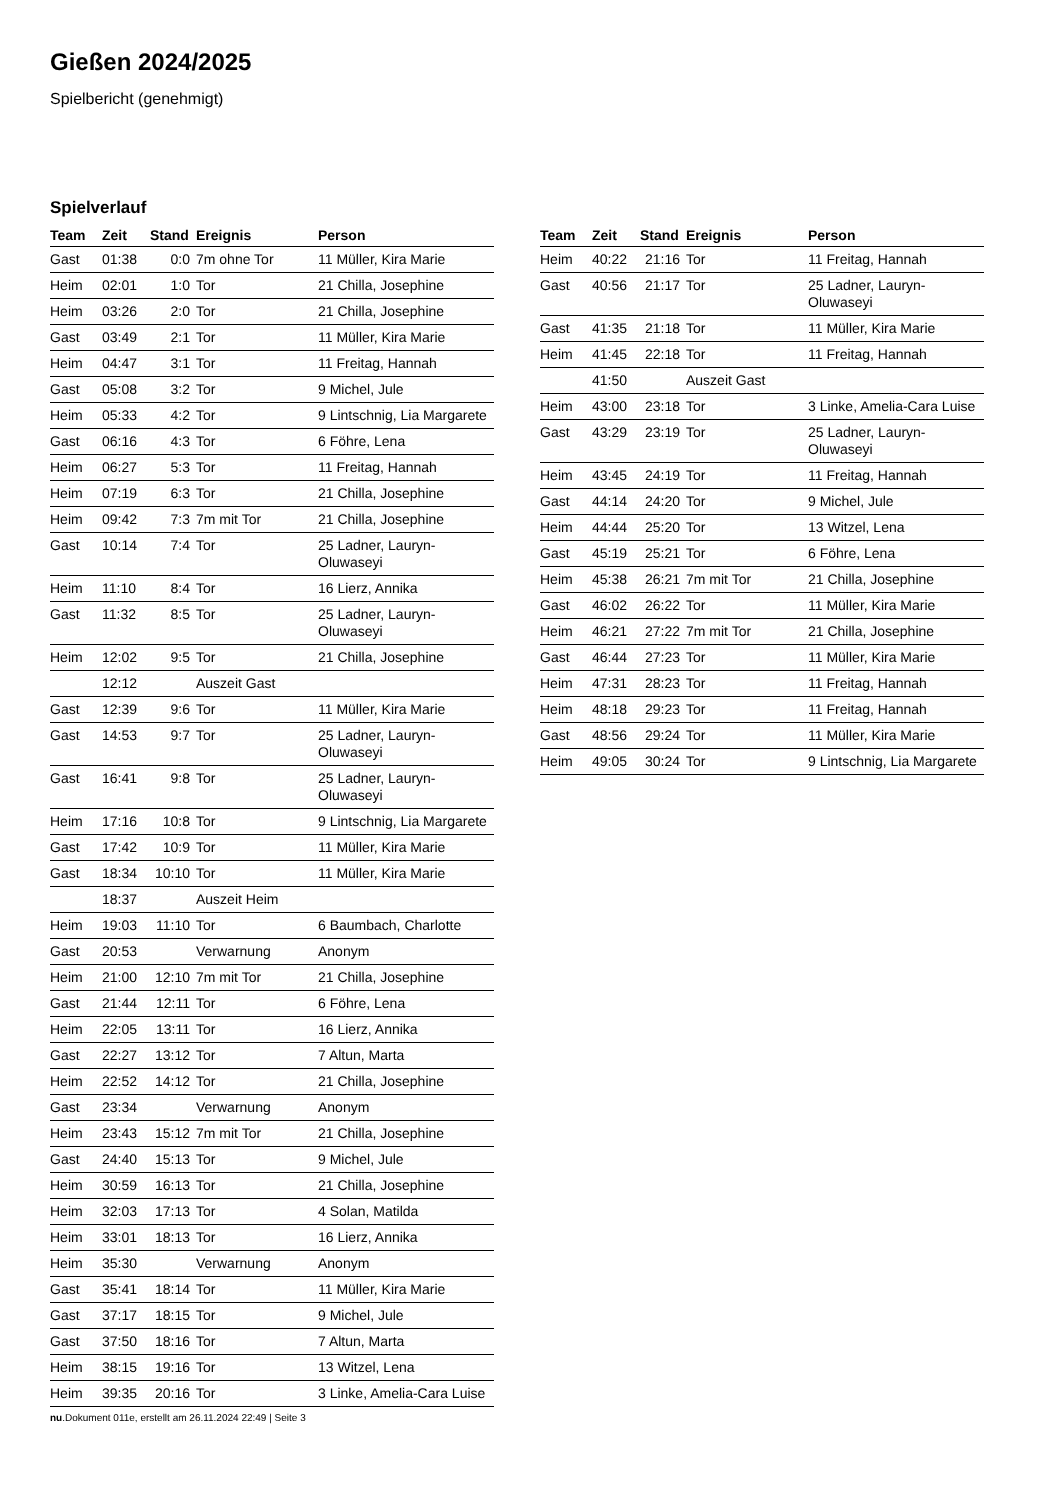Gießen 2024/2025
Spielbericht (genehmigt)
Spielverlauf
| Team | Zeit | Stand | Ereignis | Person |
| --- | --- | --- | --- | --- |
| Gast | 01:38 | 0:0 | 7m ohne Tor | 11 Müller, Kira Marie |
| Heim | 02:01 | 1:0 | Tor | 21 Chilla, Josephine |
| Heim | 03:26 | 2:0 | Tor | 21 Chilla, Josephine |
| Gast | 03:49 | 2:1 | Tor | 11 Müller, Kira Marie |
| Heim | 04:47 | 3:1 | Tor | 11 Freitag, Hannah |
| Gast | 05:08 | 3:2 | Tor | 9 Michel, Jule |
| Heim | 05:33 | 4:2 | Tor | 9 Lintschnig, Lia Margarete |
| Gast | 06:16 | 4:3 | Tor | 6 Föhre, Lena |
| Heim | 06:27 | 5:3 | Tor | 11 Freitag, Hannah |
| Heim | 07:19 | 6:3 | Tor | 21 Chilla, Josephine |
| Heim | 09:42 | 7:3 | 7m mit Tor | 21 Chilla, Josephine |
| Gast | 10:14 | 7:4 | Tor | 25 Ladner, Lauryn- Oluwaseyi |
| Heim | 11:10 | 8:4 | Tor | 16 Lierz, Annika |
| Gast | 11:32 | 8:5 | Tor | 25 Ladner, Lauryn- Oluwaseyi |
| Heim | 12:02 | 9:5 | Tor | 21 Chilla, Josephine |
| | 12:12 | | Auszeit Gast | |
| Gast | 12:39 | 9:6 | Tor | 11 Müller, Kira Marie |
| Gast | 14:53 | 9:7 | Tor | 25 Ladner, Lauryn- Oluwaseyi |
| Gast | 16:41 | 9:8 | Tor | 25 Ladner, Lauryn- Oluwaseyi |
| Heim | 17:16 | 10:8 | Tor | 9 Lintschnig, Lia Margarete |
| Gast | 17:42 | 10:9 | Tor | 11 Müller, Kira Marie |
| Gast | 18:34 | 10:10 | Tor | 11 Müller, Kira Marie |
| | 18:37 | | Auszeit Heim | |
| Heim | 19:03 | 11:10 | Tor | 6 Baumbach, Charlotte |
| Gast | 20:53 | | Verwarnung | Anonym |
| Heim | 21:00 | 12:10 | 7m mit Tor | 21 Chilla, Josephine |
| Gast | 21:44 | 12:11 | Tor | 6 Föhre, Lena |
| Heim | 22:05 | 13:11 | Tor | 16 Lierz, Annika |
| Gast | 22:27 | 13:12 | Tor | 7 Altun, Marta |
| Heim | 22:52 | 14:12 | Tor | 21 Chilla, Josephine |
| Gast | 23:34 | | Verwarnung | Anonym |
| Heim | 23:43 | 15:12 | 7m mit Tor | 21 Chilla, Josephine |
| Gast | 24:40 | 15:13 | Tor | 9 Michel, Jule |
| Heim | 30:59 | 16:13 | Tor | 21 Chilla, Josephine |
| Heim | 32:03 | 17:13 | Tor | 4 Solan, Matilda |
| Heim | 33:01 | 18:13 | Tor | 16 Lierz, Annika |
| Heim | 35:30 | | Verwarnung | Anonym |
| Gast | 35:41 | 18:14 | Tor | 11 Müller, Kira Marie |
| Gast | 37:17 | 18:15 | Tor | 9 Michel, Jule |
| Gast | 37:50 | 18:16 | Tor | 7 Altun, Marta |
| Heim | 38:15 | 19:16 | Tor | 13 Witzel, Lena |
| Heim | 39:35 | 20:16 | Tor | 3 Linke, Amelia-Cara Luise |
| Team | Zeit | Stand | Ereignis | Person |
| --- | --- | --- | --- | --- |
| Heim | 40:22 | 21:16 | Tor | 11 Freitag, Hannah |
| Gast | 40:56 | 21:17 | Tor | 25 Ladner, Lauryn- Oluwaseyi |
| Gast | 41:35 | 21:18 | Tor | 11 Müller, Kira Marie |
| Heim | 41:45 | 22:18 | Tor | 11 Freitag, Hannah |
| | 41:50 | | Auszeit Gast | |
| Heim | 43:00 | 23:18 | Tor | 3 Linke, Amelia-Cara Luise |
| Gast | 43:29 | 23:19 | Tor | 25 Ladner, Lauryn- Oluwaseyi |
| Heim | 43:45 | 24:19 | Tor | 11 Freitag, Hannah |
| Gast | 44:14 | 24:20 | Tor | 9 Michel, Jule |
| Heim | 44:44 | 25:20 | Tor | 13 Witzel, Lena |
| Gast | 45:19 | 25:21 | Tor | 6 Föhre, Lena |
| Heim | 45:38 | 26:21 | 7m mit Tor | 21 Chilla, Josephine |
| Gast | 46:02 | 26:22 | Tor | 11 Müller, Kira Marie |
| Heim | 46:21 | 27:22 | 7m mit Tor | 21 Chilla, Josephine |
| Gast | 46:44 | 27:23 | Tor | 11 Müller, Kira Marie |
| Heim | 47:31 | 28:23 | Tor | 11 Freitag, Hannah |
| Heim | 48:18 | 29:23 | Tor | 11 Freitag, Hannah |
| Gast | 48:56 | 29:24 | Tor | 11 Müller, Kira Marie |
| Heim | 49:05 | 30:24 | Tor | 9 Lintschnig, Lia Margarete |
nu.Dokument 011e, erstellt am 26.11.2024 22:49 | Seite 3